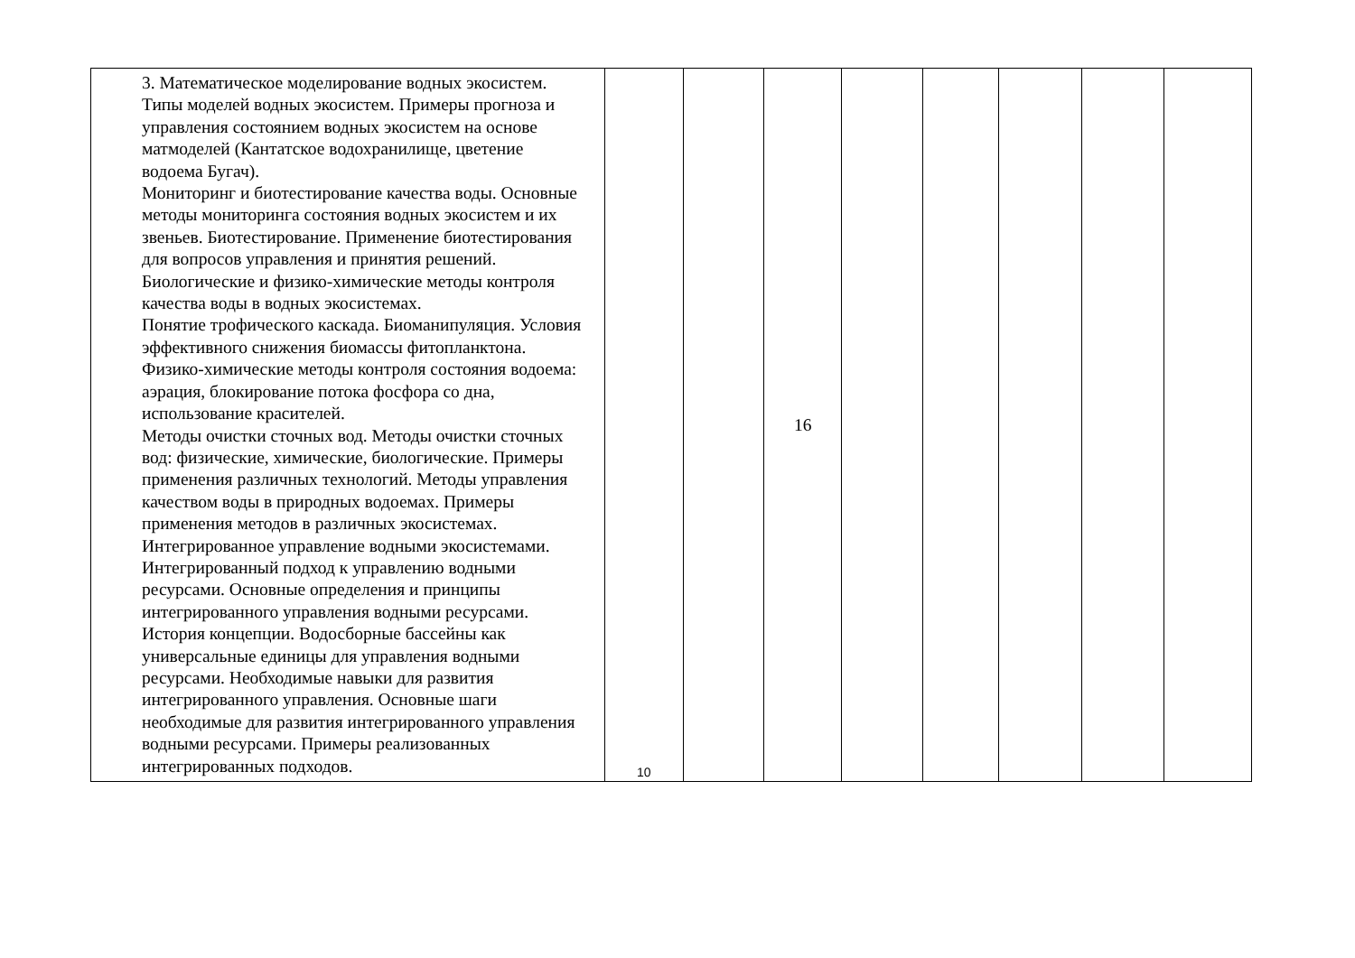| 3. Математическое моделирование водных экосистем. Типы моделей водных экосистем. Примеры прогноза и управления состоянием водных экосистем на основе матмоделей (Кантатское водохранилище, цветение водоема Бугач). Мониторинг и биотестирование качества воды. Основные методы мониторинга состояния водных экосистем и их звеньев. Биотестирование. Применение биотестирования для вопросов управления и принятия решений. Биологические и физико-химические методы контроля качества воды в водных экосистемах. Понятие трофического каскада. Биоманипуляция. Условия эффективного снижения биомассы фитопланктона. Физико-химические методы контроля состояния водоема: аэрация, блокирование потока фосфора со дна, использование красителей. Методы очистки сточных вод. Методы очистки сточных вод: физические, химические, биологические. Примеры применения различных технологий. Методы управления качеством воды в природных водоемах. Примеры применения методов в различных экосистемах. Интегрированное управление водными экосистемами. Интегрированный подход к управлению водными ресурсами. Основные определения и принципы интегрированного управления водными ресурсами. История концепции. Водосборные бассейны как универсальные единицы для управления водными ресурсами. Необходимые навыки для развития интегрированного управления. Основные шаги необходимые для развития интегрированного управления водными ресурсами. Примеры реализованных интегрированных подходов. | 10 | | 16 | | | | | |